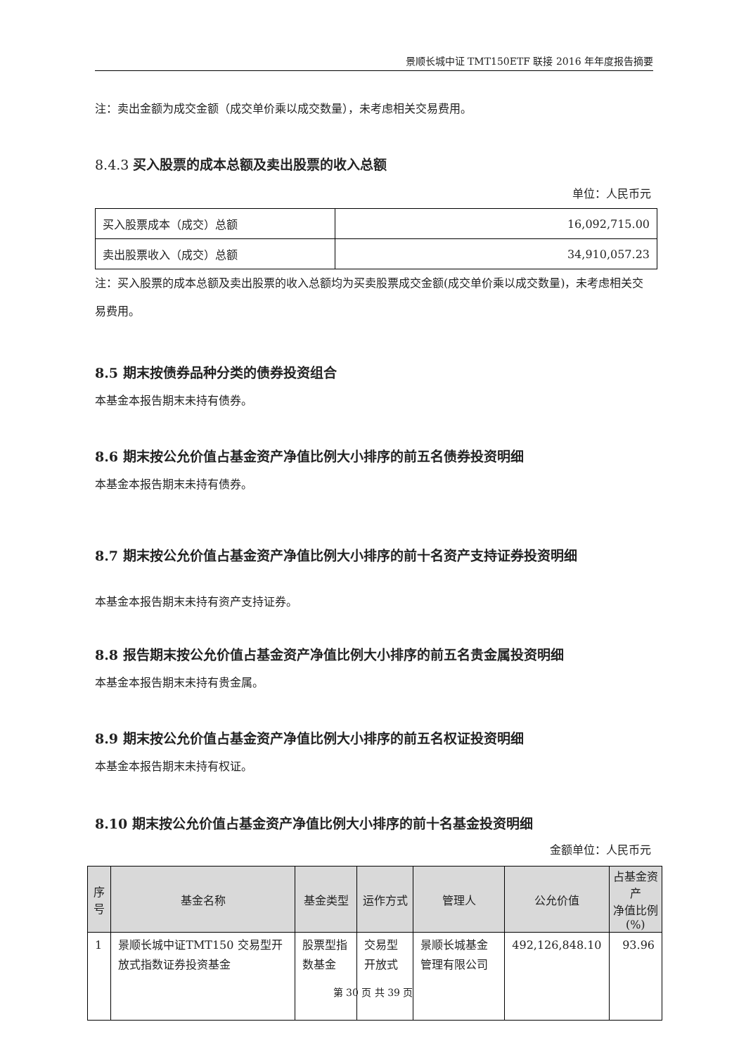景顺长城中证 TMT150ETF 联接 2016 年年度报告摘要
注：卖出金额为成交金额（成交单价乘以成交数量），未考虑相关交易费用。
8.4.3 买入股票的成本总额及卖出股票的收入总额
单位：人民币元
| 买入股票成本（成交）总额 | 16,092,715.00 |
| 卖出股票收入（成交）总额 | 34,910,057.23 |
注：买入股票的成本总额及卖出股票的收入总额均为买卖股票成交金额(成交单价乘以成交数量)，未考虑相关交易费用。
8.5 期末按债券品种分类的债券投资组合
本基金本报告期末未持有债券。
8.6 期末按公允价值占基金资产净值比例大小排序的前五名债券投资明细
本基金本报告期末未持有债券。
8.7 期末按公允价值占基金资产净值比例大小排序的前十名资产支持证券投资明细
本基金本报告期末未持有资产支持证券。
8.8 报告期末按公允价值占基金资产净值比例大小排序的前五名贵金属投资明细
本基金本报告期末未持有贵金属。
8.9 期末按公允价值占基金资产净值比例大小排序的前五名权证投资明细
本基金本报告期末未持有权证。
8.10 期末按公允价值占基金资产净值比例大小排序的前十名基金投资明细
金额单位：人民币元
| 序号 | 基金名称 | 基金类型 | 运作方式 | 管理人 | 公允价值 | 占基金资产 净值比例 (%) |
| --- | --- | --- | --- | --- | --- | --- |
| 1 | 景顺长城中证TMT150 交易型开放式指数证券投资基金 | 股票型指数基金 | 交易型开放式 | 景顺长城基金管理有限公司 | 492,126,848.10 | 93.96 |
第 30 页 共 39 页